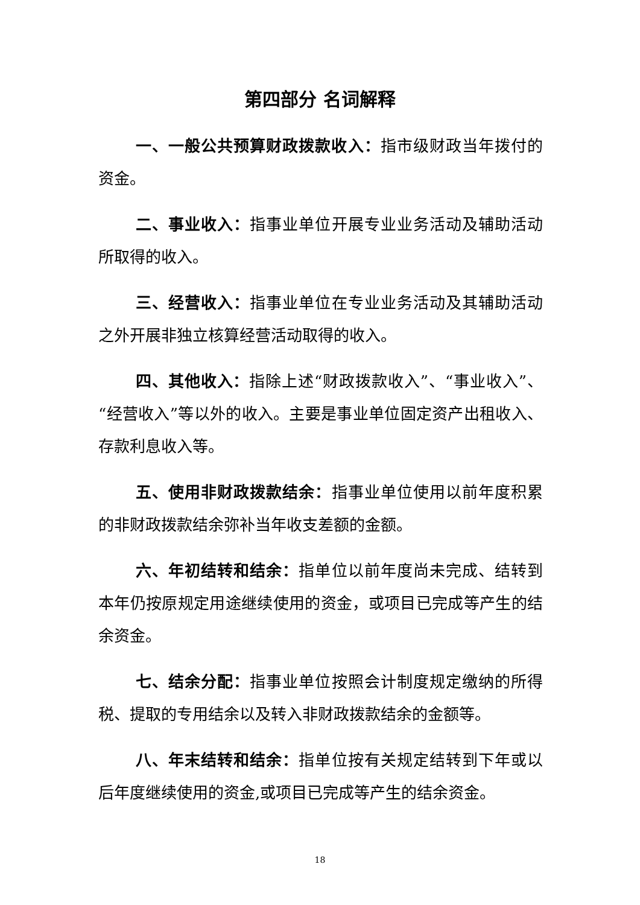第四部分 名词解释
一、一般公共预算财政拨款收入：指市级财政当年拨付的资金。
二、事业收入：指事业单位开展专业业务活动及辅助活动所取得的收入。
三、经营收入：指事业单位在专业业务活动及其辅助活动之外开展非独立核算经营活动取得的收入。
四、其他收入：指除上述“财政拨款收入”、“事业收入”、“经营收入”等以外的收入。主要是事业单位固定资产出租收入、存款利息收入等。
五、使用非财政拨款结余：指事业单位使用以前年度积累的非财政拨款结余弥补当年收支差额的金额。
六、年初结转和结余：指单位以前年度尚未完成、结转到本年仍按原规定用途继续使用的资金，或项目已完成等产生的结余资金。
七、结余分配：指事业单位按照会计制度规定缴纳的所得税、提取的专用结余以及转入非财政拨款结余的金额等。
八、年末结转和结余：指单位按有关规定结转到下年或以后年度继续使用的资金,或项目已完成等产生的结余资金。
18